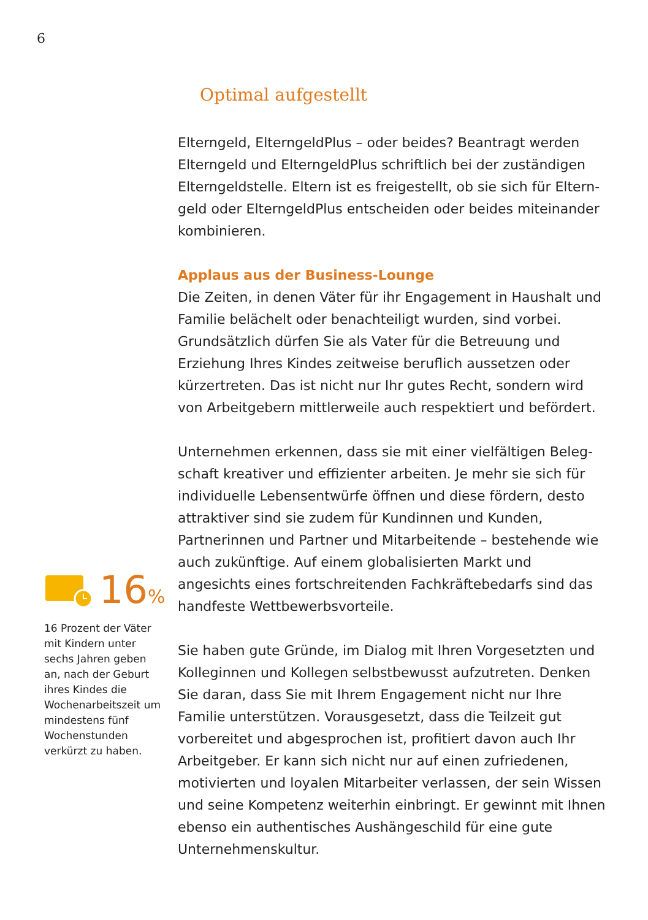6
16%
16 Prozent der Väter mit Kindern unter sechs Jahren geben an, nach der Geburt ihres Kindes die Wochenarbeitszeit um mindestens fünf Wochenstunden verkürzt zu haben.
Optimal aufgestellt
Elterngeld, ElterngeldPlus – oder beides? Beantragt werden Elterngeld und ElterngeldPlus schriftlich bei der zuständigen Elterngeldstelle. Eltern ist es freigestellt, ob sie sich für Eltern­geld oder ElterngeldPlus entscheiden oder beides miteinander kombinieren.
Applaus aus der Business-Lounge
Die Zeiten, in denen Väter für ihr Engagement in Haushalt und Familie belächelt oder benachteiligt wurden, sind vorbei. Grund­sätzlich dürfen Sie als Vater für die Betreuung und Erziehung Ihres Kindes zeitweise beruflich aussetzen oder kürzertreten. Das ist nicht nur Ihr gutes Recht, sondern wird von Arbeitgebern mittlerweile auch respektiert und befördert.
Unternehmen erkennen, dass sie mit einer vielfältigen Beleg­schaft kreativer und effizienter arbeiten. Je mehr sie sich für individuelle Lebensentwürfe öffnen und diese fördern, desto attraktiver sind sie zudem für Kundinnen und Kunden, Partnerin­nen und Partner und Mitarbeitende – bestehende wie auch zukünftige. Auf einem globalisierten Markt und angesichts eines fortschreitenden Fachkräftebedarfs sind das handfeste Wettbe­werbsvorteile.
Sie haben gute Gründe, im Dialog mit Ihren Vorgesetzten und Kolleginnen und Kollegen selbstbewusst aufzutreten. Denken Sie daran, dass Sie mit Ihrem Engagement nicht nur Ihre Familie unterstützen. Vorausgesetzt, dass die Teilzeit gut vorbereitet und abgesprochen ist, profitiert davon auch Ihr Arbeitgeber. Er kann sich nicht nur auf einen zufriedenen, motivierten und loyalen Mitarbeiter verlassen, der sein Wissen und seine Kompetenz wei­terhin einbringt. Er gewinnt mit Ihnen ebenso ein authentisches Aushängeschild für eine gute Unternehmenskultur.